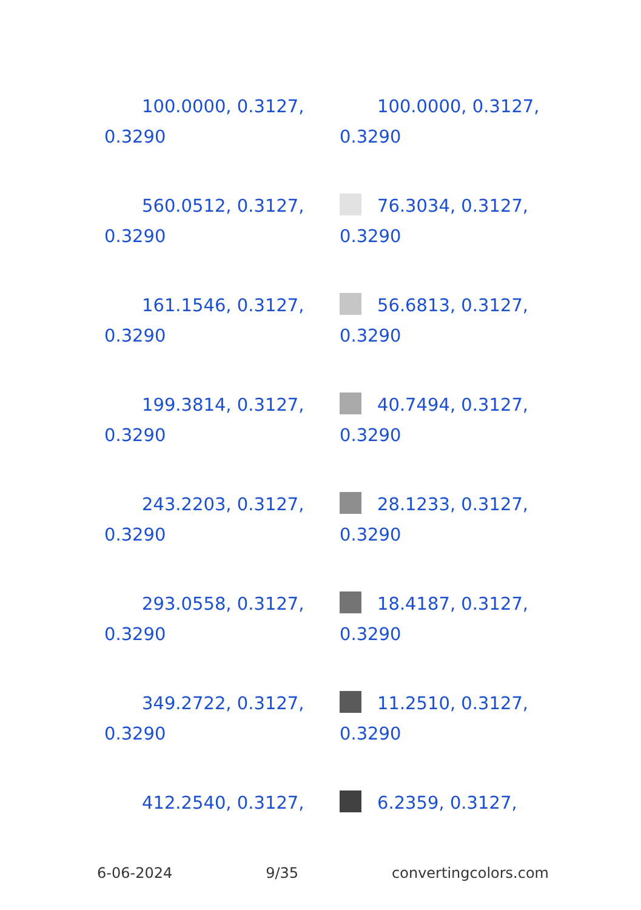100.0000, 0.3127,
0.3290
100.0000, 0.3127,
0.3290
560.0512, 0.3127,
0.3290
76.3034, 0.3127,
0.3290
161.1546, 0.3127,
0.3290
56.6813, 0.3127,
0.3290
199.3814, 0.3127,
0.3290
40.7494, 0.3127,
0.3290
243.2203, 0.3127,
0.3290
28.1233, 0.3127,
0.3290
293.0558, 0.3127,
0.3290
18.4187, 0.3127,
0.3290
349.2722, 0.3127,
0.3290
11.2510, 0.3127,
0.3290
412.2540, 0.3127,
6.2359, 0.3127,
6-06-2024 9/35 convertingcolors.com